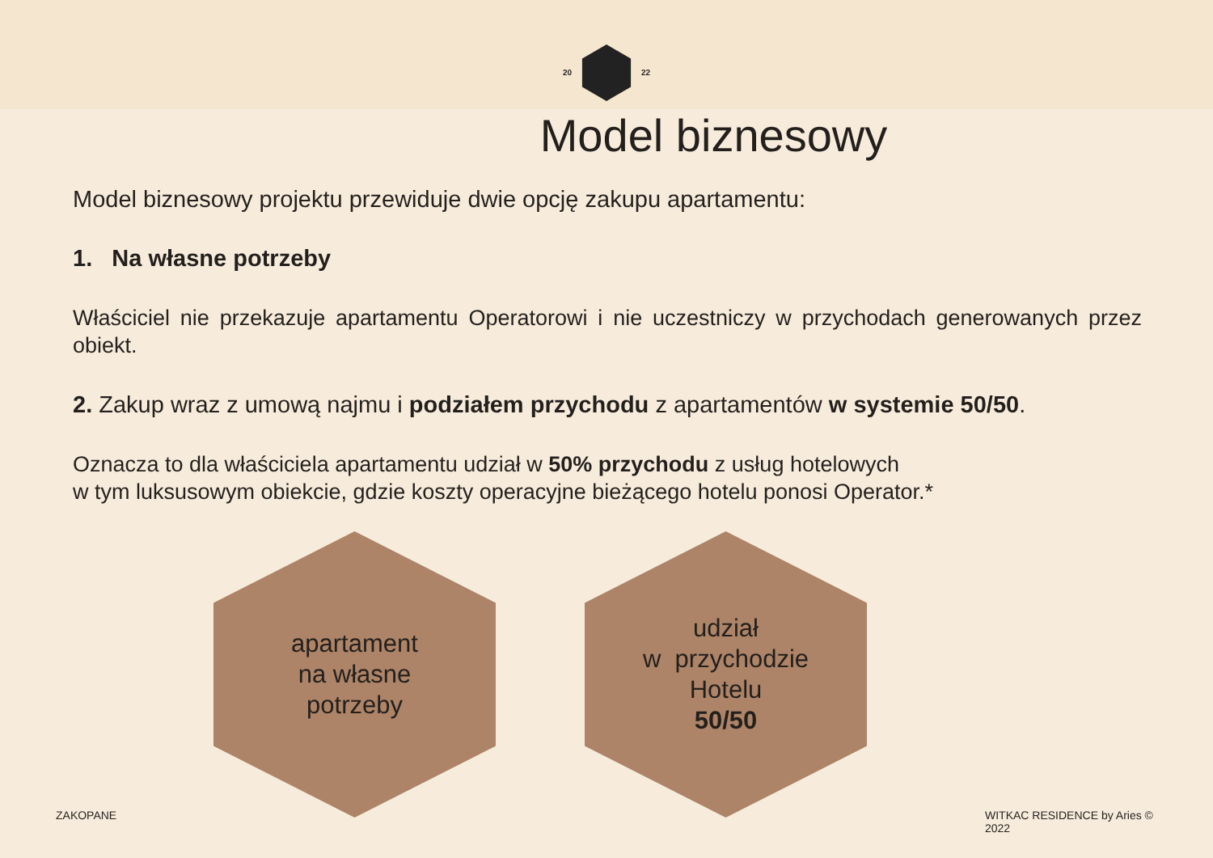20 22
Model biznesowy
Model biznesowy projektu przewiduje dwie opcję zakupu apartamentu:
1. Na własne potrzeby
Właściciel nie przekazuje apartamentu Operatorowi i nie uczestniczy w przychodach generowanych przez obiekt.
2. Zakup wraz z umową najmu i podziałem przychodu z apartamentów w systemie 50/50.
Oznacza to dla właściciela apartamentu udział w 50% przychodu z usług hotelowych
w tym luksusowym obiekcie, gdzie koszty operacyjne bieżącego hotelu ponosi Operator.*
apartament
na własne
potrzeby
udział
w przychodzie
Hotelu
50/50
ZAKOPANE
WITKAC RESIDENCE by Aries © 2022